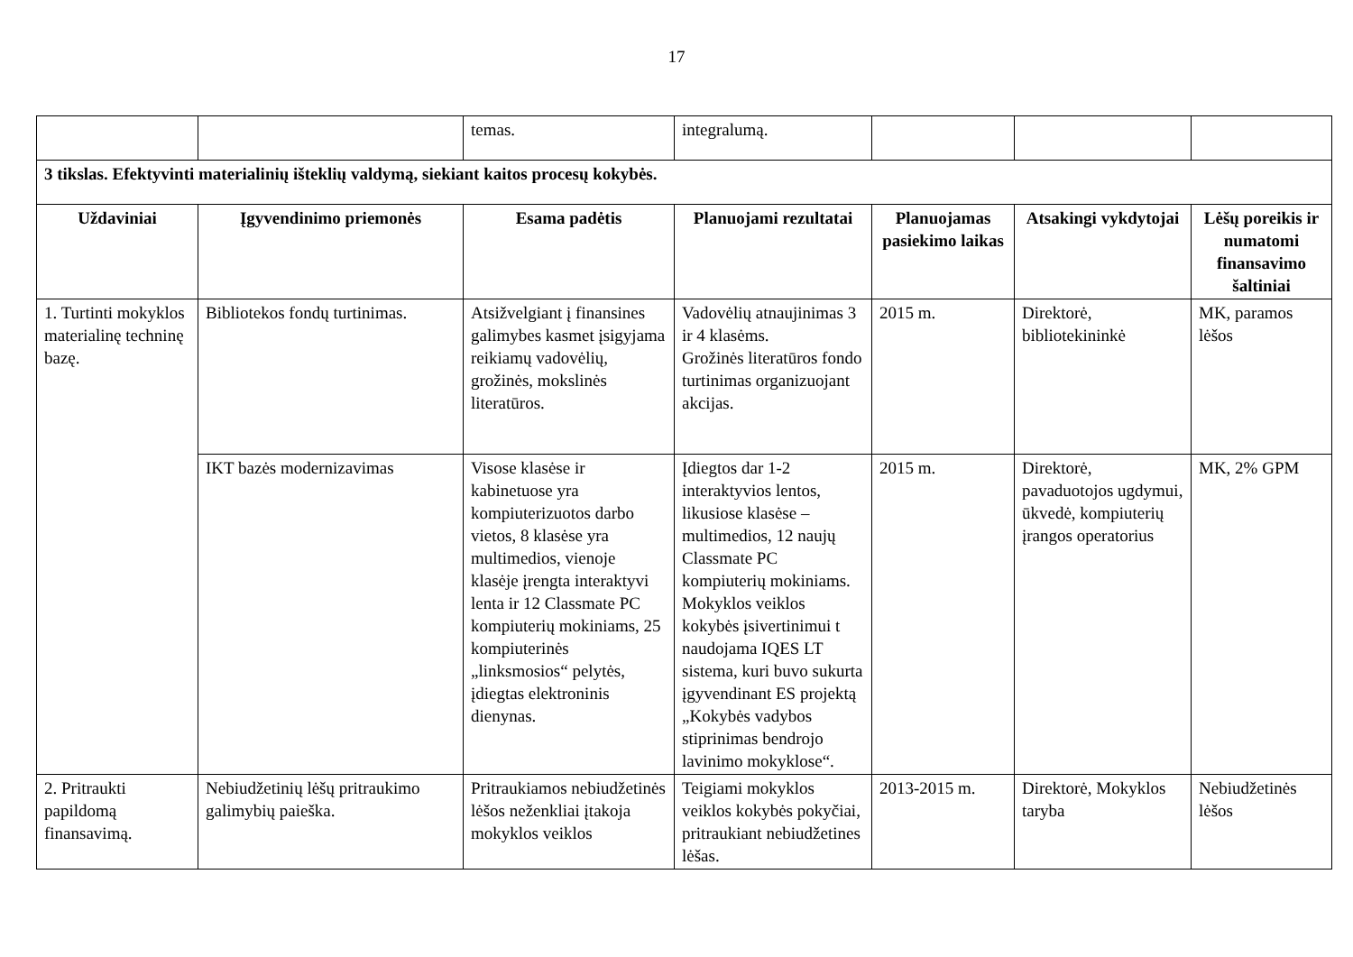17
| | | temas. | integralumą. | | | |
| 3 tikslas. Efektyvinti materialinių išteklių valdymą, siekiant kaitos procesų kokybės. | | | | | | |
| Uždaviniai | Įgyvendinimo priemonės | Esama padėtis | Planuojami rezultatai | Planuojamas pasiekimo laikas | Atsakingi vykdytojai | Lėšų poreikis ir numatomi finansavimo šaltiniai |
| 1. Turtinti mokyklos materialinę techninę bazę. | Bibliotekos fondų turtinimas. | Atsižvelgiant į finansines galimybes kasmet įsigyjama reikiamų vadovėlių, grožinės, mokslinės literatūros. | Vadovėlių atnaujinimas 3 ir 4 klasėms. Grožinės literatūros fondo turtinimas organizuojant akcijas. | 2015 m. | Direktorė, bibliotekininkė | MK, paramos lėšos |
| | IKT bazės modernizavimas | Visose klasėse ir kabinetuose yra kompiuterizuotos darbo vietos, 8 klasėse yra multimedios, vienoje klasėje įrengta interaktyvi lenta ir 12 Classmate PC kompiuterių mokiniams, 25 kompiuterinės „linksmosios“ pelytės, įdiegtas elektroninis dienynas. | Įdiegtos dar 1-2 interaktyvios lentos, likusiose klasėse – multimedios, 12 naujų Classmate PC kompiuterių mokiniams. Mokyklos veiklos kokybės įsivertinimui t naudojama IQES LT sistema, kuri buvo sukurta įgyvendinant ES projektą „Kokybės vadybos stiprinimas bendrojo lavinimo mokyklose“. | 2015 m. | Direktorė, pavaduotojos ugdymui, ūkvedė, kompiuterių įrangos operatorius | MK, 2% GPM |
| 2. Pritraukti papildomą finansavimą. | Nebiudžetinių lėšų pritraukimo galimybių paieška. | Pritraukiamos nebiudžetinės lėšos neženkliai įtakoja mokyklos veiklos | Teigiami mokyklos veiklos kokybės pokyčiai, pritraukiant nebiudžetines lėšas. | 2013-2015 m. | Direktorė, Mokyklos taryba | Nebiudžetinės lėšos |